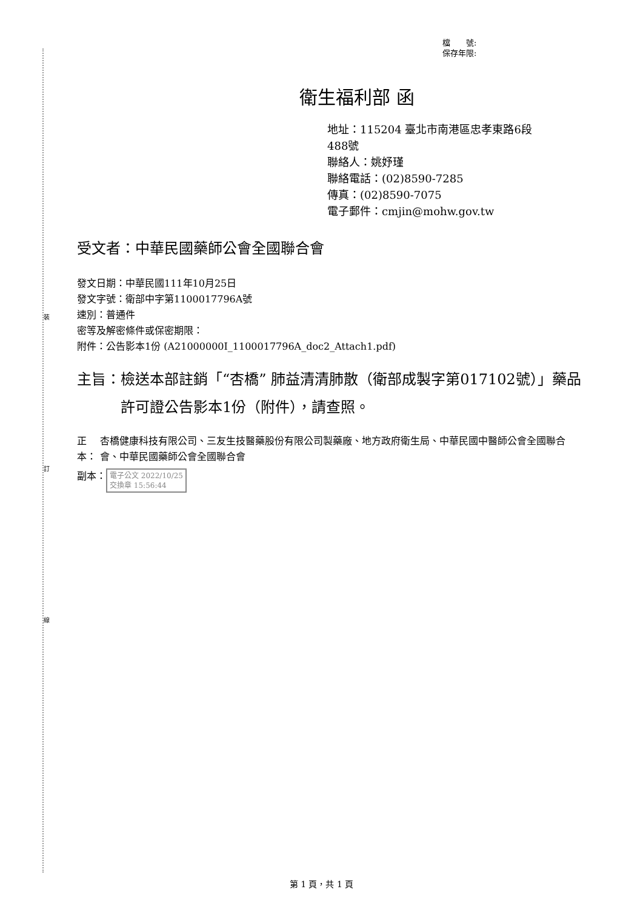裝
訂
線
檔　　號:
保存年限:
衛生福利部 函
地址：115204 臺北市南港區忠孝東路6段
488號
聯絡人：姚妤瑾
聯絡電話：(02)8590-7285
傳真：(02)8590-7075
電子郵件：cmjin@mohw.gov.tw
受文者：中華民國藥師公會全國聯合會
發文日期：中華民國111年10月25日
發文字號：衛部中字第1100017796A號
速別：普通件
密等及解密條件或保密期限：
附件：公告影本1份 (A21000000I_1100017796A_doc2_Attach1.pdf)
主旨： 檢送本部註銷「“杏橋” 肺益清清肺散（衛部成製字第017102號）」藥品許可證公告影本1份（附件），請查照。
正本： 杏橋健康科技有限公司、三友生技醫藥股份有限公司製藥廠、地方政府衛生局、中華民國中醫師公會全國聯合會、中華民國藥師公會全國聯合會
副本： 電子公文 2022/10/25
交換章 15:56:44
第 1 頁，共 1 頁